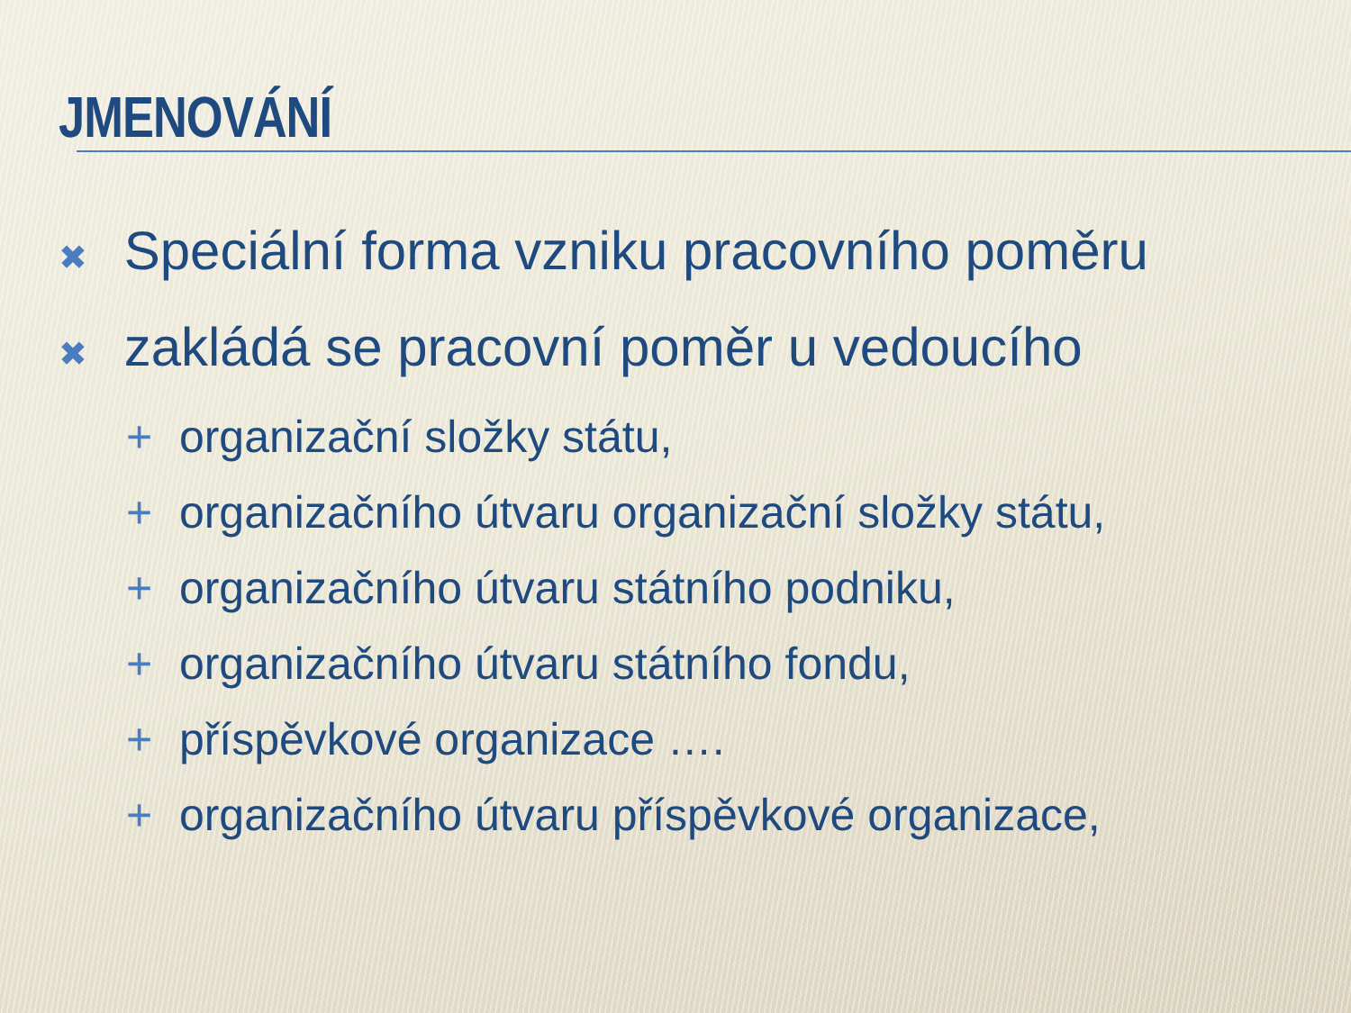JMENOVÁNÍ
✖ Speciální forma vzniku pracovního poměru
✖ zakládá se pracovní poměr u vedoucího
+ organizační složky státu,
+ organizačního útvaru organizační složky státu,
+ organizačního útvaru státního podniku,
+ organizačního útvaru státního fondu,
+ příspěvkové organizace ….
+ organizačního útvaru příspěvkové organizace,